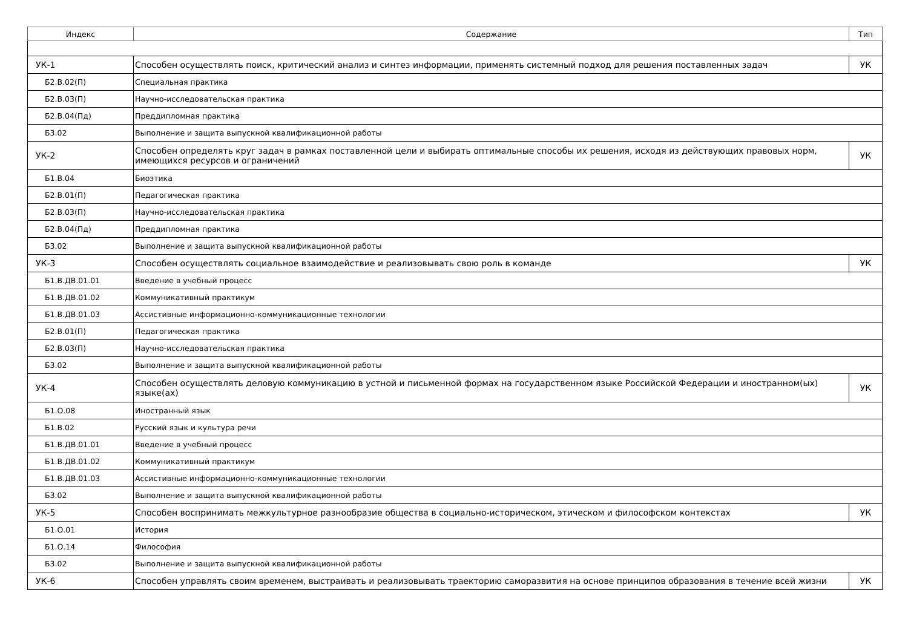| Индекс | Содержание | Тип |
| --- | --- | --- |
| УК-1 | Способен осуществлять поиск, критический анализ и синтез информации, применять системный подход для решения поставленных задач | УК |
| Б2.В.02(П) | Специальная практика | |
| Б2.В.03(П) | Научно-исследовательская практика | |
| Б2.В.04(Пд) | Преддипломная практика | |
| Б3.02 | Выполнение и защита выпускной квалификационной работы | |
| УК-2 | Способен определять круг задач в рамках поставленной цели и выбирать оптимальные способы их решения, исходя из действующих правовых норм, имеющихся ресурсов и ограничений | УК |
| Б1.В.04 | Биоэтика | |
| Б2.В.01(П) | Педагогическая практика | |
| Б2.В.03(П) | Научно-исследовательская практика | |
| Б2.В.04(Пд) | Преддипломная практика | |
| Б3.02 | Выполнение и защита выпускной квалификационной работы | |
| УК-3 | Способен осуществлять социальное взаимодействие и реализовывать свою роль в команде | УК |
| Б1.В.ДВ.01.01 | Введение в учебный процесс | |
| Б1.В.ДВ.01.02 | Коммуникативный практикум | |
| Б1.В.ДВ.01.03 | Ассистивные информационно-коммуникационные технологии | |
| Б2.В.01(П) | Педагогическая практика | |
| Б2.В.03(П) | Научно-исследовательская практика | |
| Б3.02 | Выполнение и защита выпускной квалификационной работы | |
| УК-4 | Способен осуществлять деловую коммуникацию в устной и письменной формах на государственном языке Российской Федерации и иностранном(ых) языке(ах) | УК |
| Б1.О.08 | Иностранный язык | |
| Б1.В.02 | Русский язык и культура речи | |
| Б1.В.ДВ.01.01 | Введение в учебный процесс | |
| Б1.В.ДВ.01.02 | Коммуникативный практикум | |
| Б1.В.ДВ.01.03 | Ассистивные информационно-коммуникационные технологии | |
| Б3.02 | Выполнение и защита выпускной квалификационной работы | |
| УК-5 | Способен воспринимать межкультурное разнообразие общества в социально-историческом, этическом и философском контекстах | УК |
| Б1.О.01 | История | |
| Б1.О.14 | Философия | |
| Б3.02 | Выполнение и защита выпускной квалификационной работы | |
| УК-6 | Способен управлять своим временем, выстраивать и реализовывать траекторию саморазвития на основе принципов образования в течение всей жизни | УК |